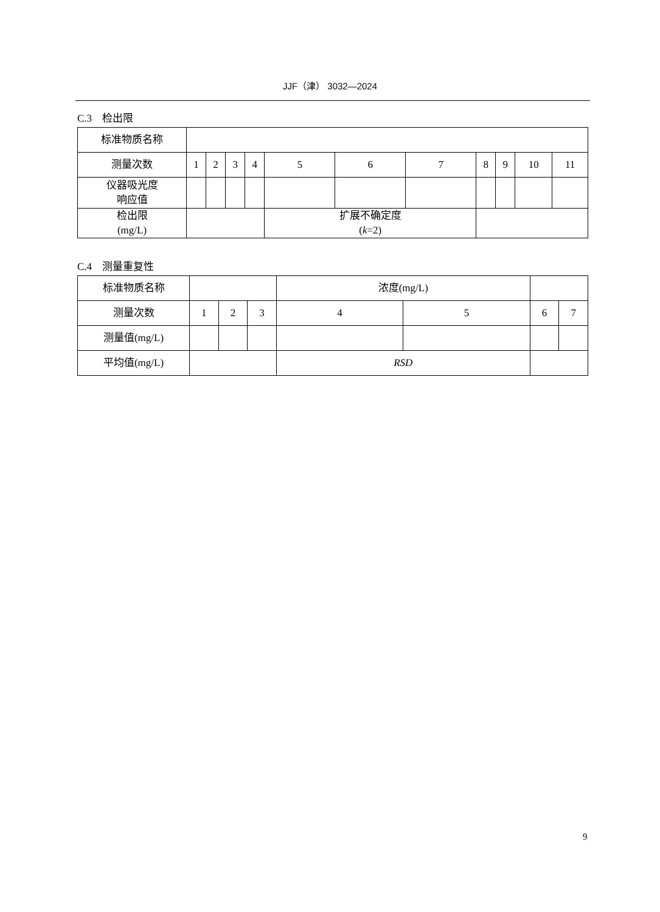JJF（津） 3032—2024
C.3　检出限
| 标准物质名称 | | | | | | | | | | | |
| 测量次数 | 1 | 2 | 3 | 4 | 5 | 6 | 7 | 8 | 9 | 10 | 11 |
| 仪器吸光度 响应值 | | | | | | | | | | | |
| 检出限 (mg/L) | | | | | 扩展不确定度 ( k =2) | | | | | | |
C.4　测量重复性
| 标准物质名称 | | | | 浓度(mg/L) | | | |
| 测量次数 | 1 | 2 | 3 | 4 | 5 | 6 | 7 |
| 测量值(mg/L) | | | | | | | |
| 平均值(mg/L) | | | | RSD | | | |
9